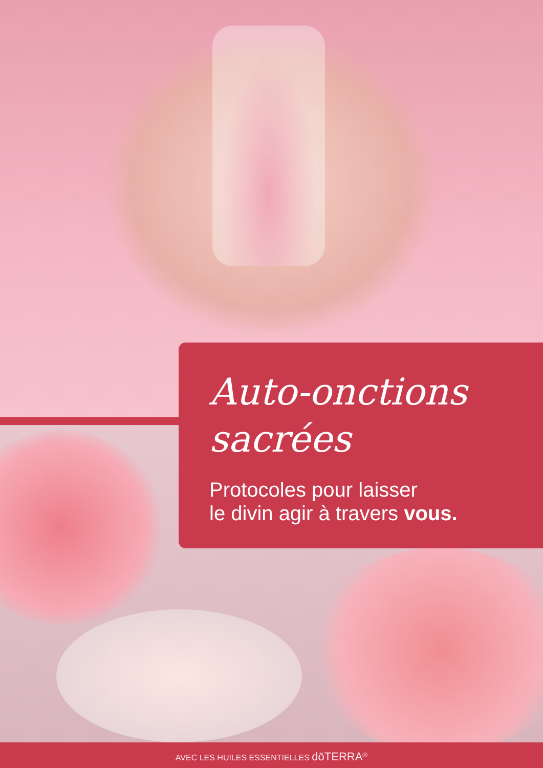Auto-onctions
sacrées
Protocoles pour laisser
le divin agir à travers vous.
AVEC LES HUILES ESSENTIELLES dōTERRA<sup>®</sup>